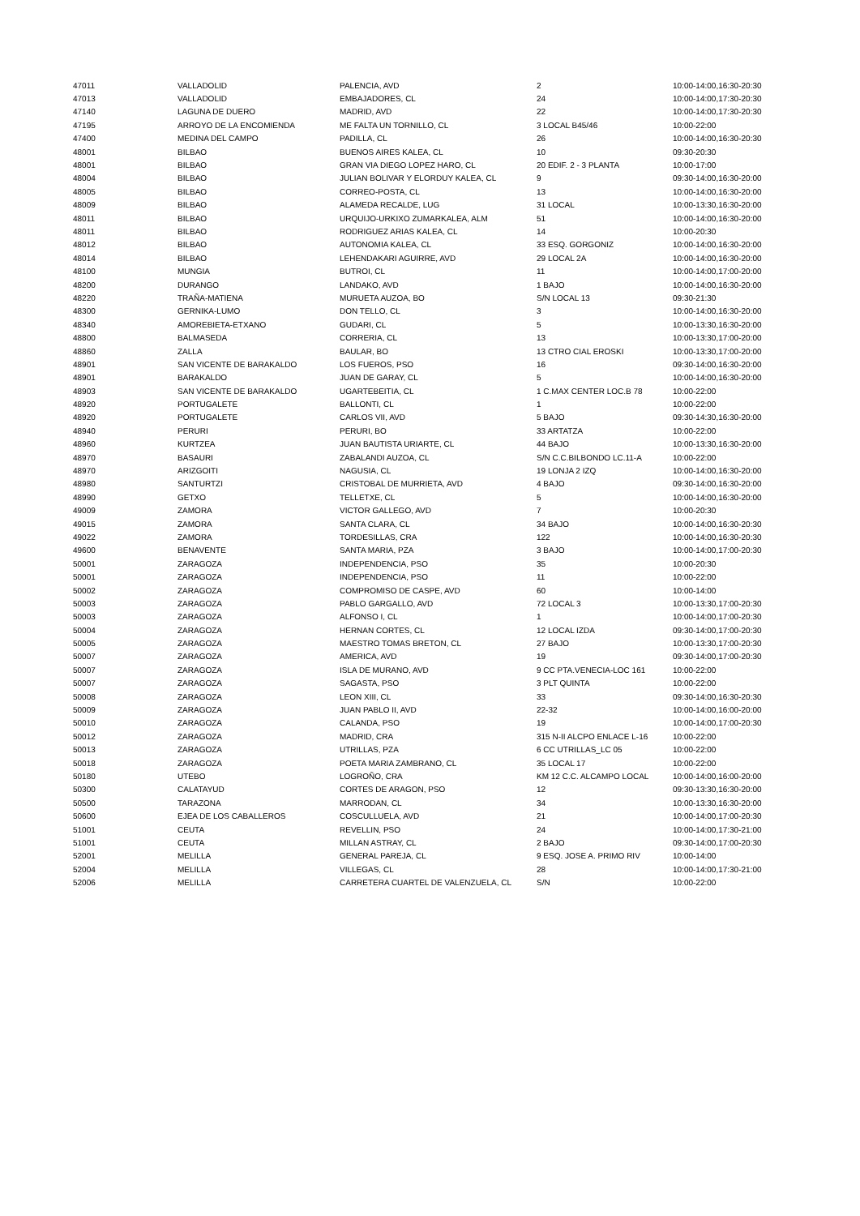| 47011 | VALLADOLID | PALENCIA, AVD | 2 | 10:00-14:00,16:30-20:30 |
| 47013 | VALLADOLID | EMBAJADORES, CL | 24 | 10:00-14:00,17:30-20:30 |
| 47140 | LAGUNA DE DUERO | MADRID, AVD | 22 | 10:00-14:00,17:30-20:30 |
| 47195 | ARROYO DE LA ENCOMIENDA | ME FALTA UN TORNILLO, CL | 3 LOCAL B45/46 | 10:00-22:00 |
| 47400 | MEDINA DEL CAMPO | PADILLA, CL | 26 | 10:00-14:00,16:30-20:30 |
| 48001 | BILBAO | BUENOS AIRES KALEA, CL | 10 | 09:30-20:30 |
| 48001 | BILBAO | GRAN VIA DIEGO LOPEZ HARO, CL | 20 EDIF. 2 - 3 PLANTA | 10:00-17:00 |
| 48004 | BILBAO | JULIAN BOLIVAR Y ELORDUY KALEA, CL | 9 | 09:30-14:00,16:30-20:00 |
| 48005 | BILBAO | CORREO-POSTA, CL | 13 | 10:00-14:00,16:30-20:00 |
| 48009 | BILBAO | ALAMEDA RECALDE, LUG | 31 LOCAL | 10:00-13:30,16:30-20:00 |
| 48011 | BILBAO | URQUIJO-URKIXO ZUMARKALEA, ALM | 51 | 10:00-14:00,16:30-20:00 |
| 48011 | BILBAO | RODRIGUEZ ARIAS KALEA, CL | 14 | 10:00-20:30 |
| 48012 | BILBAO | AUTONOMIA KALEA, CL | 33 ESQ. GORGONIZ | 10:00-14:00,16:30-20:00 |
| 48014 | BILBAO | LEHENDAKARI AGUIRRE, AVD | 29 LOCAL 2A | 10:00-14:00,16:30-20:00 |
| 48100 | MUNGIA | BUTROI, CL | 11 | 10:00-14:00,17:00-20:00 |
| 48200 | DURANGO | LANDAKO, AVD | 1 BAJO | 10:00-14:00,16:30-20:00 |
| 48220 | TRAÑA-MATIENA | MURUETA AUZOA, BO | S/N LOCAL 13 | 09:30-21:30 |
| 48300 | GERNIKA-LUMO | DON TELLO, CL | 3 | 10:00-14:00,16:30-20:00 |
| 48340 | AMOREBIETA-ETXANO | GUDARI, CL | 5 | 10:00-13:30,16:30-20:00 |
| 48800 | BALMASEDA | CORRERIA, CL | 13 | 10:00-13:30,17:00-20:00 |
| 48860 | ZALLA | BAULAR, BO | 13 CTRO CIAL EROSKI | 10:00-13:30,17:00-20:00 |
| 48901 | SAN VICENTE DE BARAKALDO | LOS FUEROS, PSO | 16 | 09:30-14:00,16:30-20:00 |
| 48901 | BARAKALDO | JUAN DE GARAY, CL | 5 | 10:00-14:00,16:30-20:00 |
| 48903 | SAN VICENTE DE BARAKALDO | UGARTEBEITIA, CL | 1 C.MAX CENTER LOC.B 78 | 10:00-22:00 |
| 48920 | PORTUGALETE | BALLONTI, CL | 1 | 10:00-22:00 |
| 48920 | PORTUGALETE | CARLOS VII, AVD | 5 BAJO | 09:30-14:30,16:30-20:00 |
| 48940 | PERURI | PERURI, BO | 33 ARTATZA | 10:00-22:00 |
| 48960 | KURTZEA | JUAN BAUTISTA URIARTE, CL | 44 BAJO | 10:00-13:30,16:30-20:00 |
| 48970 | BASAURI | ZABALANDI AUZOA, CL | S/N C.C.BILBONDO LC.11-A | 10:00-22:00 |
| 48970 | ARIZGOITI | NAGUSIA, CL | 19 LONJA 2 IZQ | 10:00-14:00,16:30-20:00 |
| 48980 | SANTURTZI | CRISTOBAL DE MURRIETA, AVD | 4 BAJO | 09:30-14:00,16:30-20:00 |
| 48990 | GETXO | TELLETXE, CL | 5 | 10:00-14:00,16:30-20:00 |
| 49009 | ZAMORA | VICTOR GALLEGO, AVD | 7 | 10:00-20:30 |
| 49015 | ZAMORA | SANTA CLARA, CL | 34 BAJO | 10:00-14:00,16:30-20:30 |
| 49022 | ZAMORA | TORDESILLAS, CRA | 122 | 10:00-14:00,16:30-20:30 |
| 49600 | BENAVENTE | SANTA MARIA, PZA | 3 BAJO | 10:00-14:00,17:00-20:30 |
| 50001 | ZARAGOZA | INDEPENDENCIA, PSO | 35 | 10:00-20:30 |
| 50001 | ZARAGOZA | INDEPENDENCIA, PSO | 11 | 10:00-22:00 |
| 50002 | ZARAGOZA | COMPROMISO DE CASPE, AVD | 60 | 10:00-14:00 |
| 50003 | ZARAGOZA | PABLO GARGALLO, AVD | 72 LOCAL 3 | 10:00-13:30,17:00-20:30 |
| 50003 | ZARAGOZA | ALFONSO I, CL | 1 | 10:00-14:00,17:00-20:30 |
| 50004 | ZARAGOZA | HERNAN CORTES, CL | 12 LOCAL IZDA | 09:30-14:00,17:00-20:30 |
| 50005 | ZARAGOZA | MAESTRO TOMAS BRETON, CL | 27 BAJO | 10:00-13:30,17:00-20:30 |
| 50007 | ZARAGOZA | AMERICA, AVD | 19 | 09:30-14:00,17:00-20:30 |
| 50007 | ZARAGOZA | ISLA DE MURANO, AVD | 9 CC PTA.VENECIA-LOC 161 | 10:00-22:00 |
| 50007 | ZARAGOZA | SAGASTA, PSO | 3 PLT QUINTA | 10:00-22:00 |
| 50008 | ZARAGOZA | LEON XIII, CL | 33 | 09:30-14:00,16:30-20:30 |
| 50009 | ZARAGOZA | JUAN PABLO II, AVD | 22-32 | 10:00-14:00,16:00-20:00 |
| 50010 | ZARAGOZA | CALANDA, PSO | 19 | 10:00-14:00,17:00-20:30 |
| 50012 | ZARAGOZA | MADRID, CRA | 315 N-II ALCPO ENLACE L-16 | 10:00-22:00 |
| 50013 | ZARAGOZA | UTRILLAS, PZA | 6 CC UTRILLAS_LC 05 | 10:00-22:00 |
| 50018 | ZARAGOZA | POETA MARIA ZAMBRANO, CL | 35 LOCAL 17 | 10:00-22:00 |
| 50180 | UTEBO | LOGROÑO, CRA | KM 12 C.C. ALCAMPO LOCAL | 10:00-14:00,16:00-20:00 |
| 50300 | CALATAYUD | CORTES DE ARAGON, PSO | 12 | 09:30-13:30,16:30-20:00 |
| 50500 | TARAZONA | MARRODAN, CL | 34 | 10:00-13:30,16:30-20:00 |
| 50600 | EJEA DE LOS CABALLEROS | COSCULLUELA, AVD | 21 | 10:00-14:00,17:00-20:30 |
| 51001 | CEUTA | REVELLIN, PSO | 24 | 10:00-14:00,17:30-21:00 |
| 51001 | CEUTA | MILLAN ASTRAY, CL | 2 BAJO | 09:30-14:00,17:00-20:30 |
| 52001 | MELILLA | GENERAL PAREJA, CL | 9 ESQ. JOSE A. PRIMO RIV | 10:00-14:00 |
| 52004 | MELILLA | VILLEGAS, CL | 28 | 10:00-14:00,17:30-21:00 |
| 52006 | MELILLA | CARRETERA CUARTEL DE VALENZUELA, CL | S/N | 10:00-22:00 |